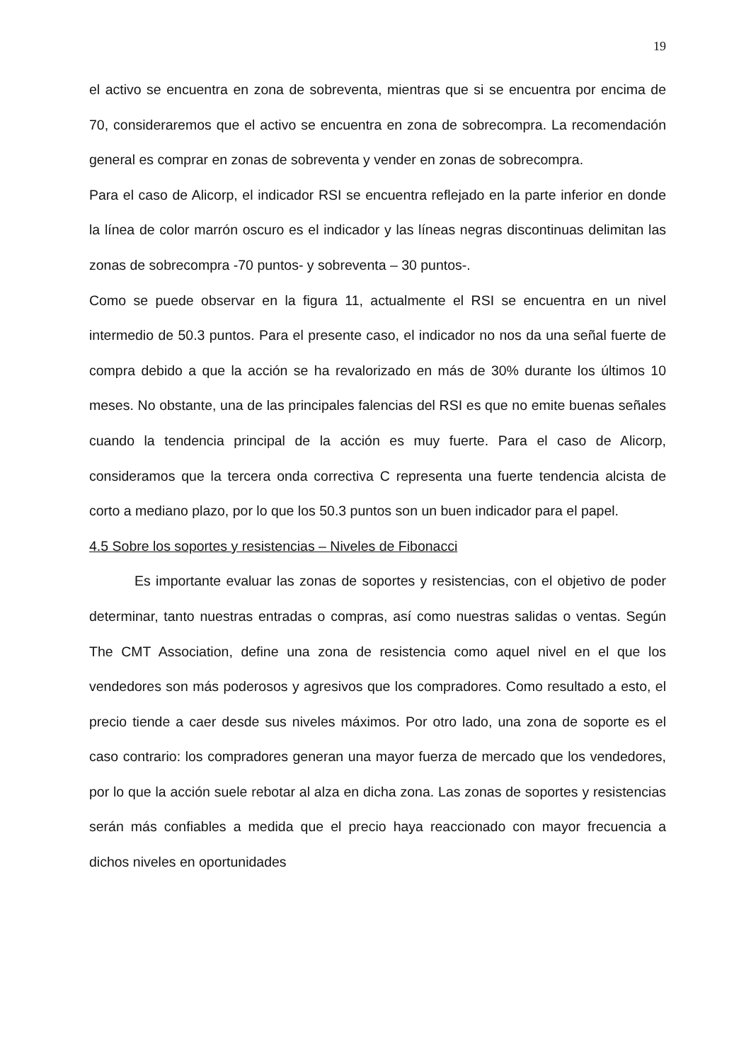19
el activo se encuentra en zona de sobreventa, mientras que si se encuentra por encima de 70, consideraremos que el activo se encuentra en zona de sobrecompra. La recomendación general es comprar en zonas de sobreventa y vender en zonas de sobrecompra.
Para el caso de Alicorp, el indicador RSI se encuentra reflejado en la parte inferior en donde la línea de color marrón oscuro es el indicador y las líneas negras discontinuas delimitan las zonas de sobrecompra -70 puntos- y sobreventa – 30 puntos-.
Como se puede observar en la figura 11, actualmente el RSI se encuentra en un nivel intermedio de 50.3 puntos. Para el presente caso, el indicador no nos da una señal fuerte de compra debido a que la acción se ha revalorizado en más de 30% durante los últimos 10 meses. No obstante, una de las principales falencias del RSI es que no emite buenas señales cuando la tendencia principal de la acción es muy fuerte. Para el caso de Alicorp, consideramos que la tercera onda correctiva C representa una fuerte tendencia alcista de corto a mediano plazo, por lo que los 50.3 puntos son un buen indicador para el papel.
4.5 Sobre los soportes y resistencias – Niveles de Fibonacci
Es importante evaluar las zonas de soportes y resistencias, con el objetivo de poder determinar, tanto nuestras entradas o compras, así como nuestras salidas o ventas. Según The CMT Association, define una zona de resistencia como aquel nivel en el que los vendedores son más poderosos y agresivos que los compradores. Como resultado a esto, el precio tiende a caer desde sus niveles máximos. Por otro lado, una zona de soporte es el caso contrario: los compradores generan una mayor fuerza de mercado que los vendedores, por lo que la acción suele rebotar al alza en dicha zona. Las zonas de soportes y resistencias serán más confiables a medida que el precio haya reaccionado con mayor frecuencia a dichos niveles en oportunidades